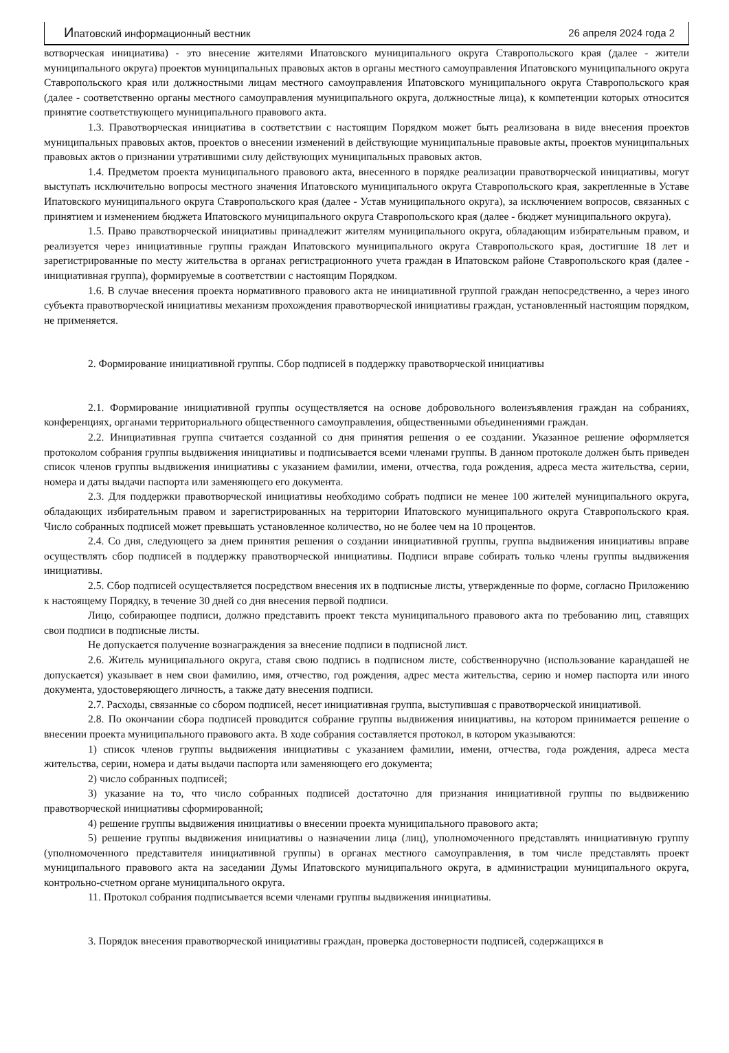Ипатовский информационный вестник 26 апреля 2024 года 2
вотворческая инициатива) - это внесение жителями Ипатовского муниципального округа Ставропольского края (далее - жители муниципального округа) проектов муниципальных правовых актов в органы местного самоуправления Ипатовского муниципального округа Ставропольского края или должностными лицам местного самоуправления Ипатовского муниципального округа Ставропольского края (далее - соответственно органы местного самоуправления муниципального округа, должностные лица), к компетенции которых относится принятие соответствующего муниципального правового акта.
1.3. Правотворческая инициатива в соответствии с настоящим Порядком может быть реализована в виде внесения проектов муниципальных правовых актов, проектов о внесении изменений в действующие муниципальные правовые акты, проектов муниципальных правовых актов о признании утратившими силу действующих муниципальных правовых актов.
1.4. Предметом проекта муниципального правового акта, внесенного в порядке реализации правотворческой инициативы, могут выступать исключительно вопросы местного значения Ипатовского муниципального округа Ставропольского края, закрепленные в Уставе Ипатовского муниципального округа Ставропольского края (далее - Устав муниципального округа), за исключением вопросов, связанных с принятием и изменением бюджета Ипатовского муниципального округа Ставропольского края (далее - бюджет муниципального округа).
1.5. Право правотворческой инициативы принадлежит жителям муниципального округа, обладающим избирательным правом, и реализуется через инициативные группы граждан Ипатовского муниципального округа Ставропольского края, достигшие 18 лет и зарегистрированные по месту жительства в органах регистрационного учета граждан в Ипатовском районе Ставропольского края (далее - инициативная группа), формируемые в соответствии с настоящим Порядком.
1.6. В случае внесения проекта нормативного правового акта не инициативной группой граждан непосредственно, а через иного субъекта правотворческой инициативы механизм прохождения правотворческой инициативы граждан, установленный настоящим порядком, не применяется.
2. Формирование инициативной группы. Сбор подписей в поддержку правотворческой инициативы
2.1. Формирование инициативной группы осуществляется на основе добровольного волеизъявления граждан на собраниях, конференциях, органами территориального общественного самоуправления, общественными объединениями граждан.
2.2. Инициативная группа считается созданной со дня принятия решения о ее создании. Указанное решение оформляется протоколом собрания группы выдвижения инициативы и подписывается всеми членами группы. В данном протоколе должен быть приведен список членов группы выдвижения инициативы с указанием фамилии, имени, отчества, года рождения, адреса места жительства, серии, номера и даты выдачи паспорта или заменяющего его документа.
2.3. Для поддержки правотворческой инициативы необходимо собрать подписи не менее 100 жителей муниципального округа, обладающих избирательным правом и зарегистрированных на территории Ипатовского муниципального округа Ставропольского края. Число собранных подписей может превышать установленное количество, но не более чем на 10 процентов.
2.4. Со дня, следующего за днем принятия решения о создании инициативной группы, группа выдвижения инициативы вправе осуществлять сбор подписей в поддержку правотворческой инициативы. Подписи вправе собирать только члены группы выдвижения инициативы.
2.5. Сбор подписей осуществляется посредством внесения их в подписные листы, утвержденные по форме, согласно Приложению к настоящему Порядку, в течение 30 дней со дня внесения первой подписи.
Лицо, собирающее подписи, должно представить проект текста муниципального правового акта по требованию лиц, ставящих свои подписи в подписные листы.
Не допускается получение вознаграждения за внесение подписи в подписной лист.
2.6. Житель муниципального округа, ставя свою подпись в подписном листе, собственноручно (использование карандашей не допускается) указывает в нем свои фамилию, имя, отчество, год рождения, адрес места жительства, серию и номер паспорта или иного документа, удостоверяющего личность, а также дату внесения подписи.
2.7. Расходы, связанные со сбором подписей, несет инициативная группа, выступившая с правотворческой инициативой.
2.8. По окончании сбора подписей проводится собрание группы выдвижения инициативы, на котором принимается решение о внесении проекта муниципального правового акта. В ходе собрания составляется протокол, в котором указываются:
1) список членов группы выдвижения инициативы с указанием фамилии, имени, отчества, года рождения, адреса места жительства, серии, номера и даты выдачи паспорта или заменяющего его документа;
2) число собранных подписей;
3) указание на то, что число собранных подписей достаточно для признания инициативной группы по выдвижению правотворческой инициативы сформированной;
4) решение группы выдвижения инициативы о внесении проекта муниципального правового акта;
5) решение группы выдвижения инициативы о назначении лица (лиц), уполномоченного представлять инициативную группу (уполномоченного представителя инициативной группы) в органах местного самоуправления, в том числе представлять проект муниципального правового акта на заседании Думы Ипатовского муниципального округа, в администрации муниципального округа, контрольно-счетном органе муниципального округа.
11. Протокол собрания подписывается всеми членами группы выдвижения инициативы.
3. Порядок внесения правотворческой инициативы граждан, проверка достоверности подписей, содержащихся в